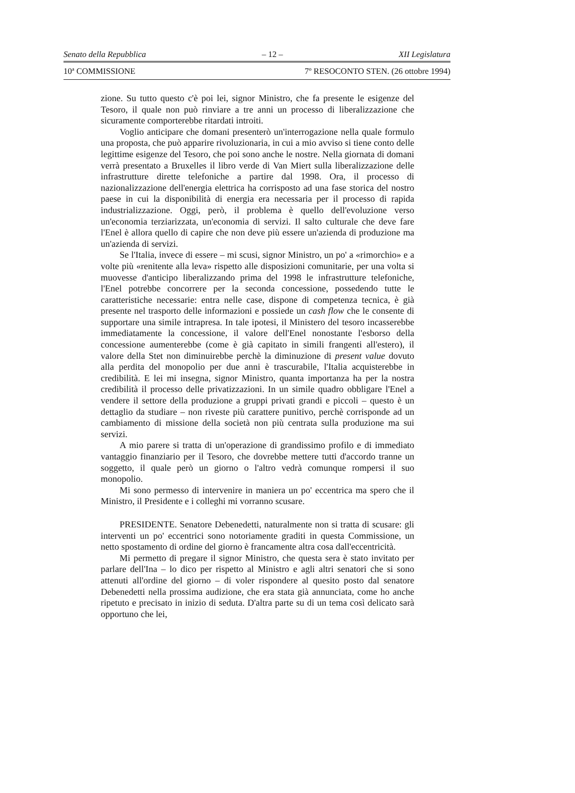Senato della Repubblica – 12 – XII Legislatura
10ª COMMISSIONE 7º RESOCONTO STEN. (26 ottobre 1994)
zione. Su tutto questo c'è poi lei, signor Ministro, che fa presente le esigenze del Tesoro, il quale non può rinviare a tre anni un processo di liberalizzazione che sicuramente comporterebbe ritardati introiti.
Voglio anticipare che domani presenterò un'interrogazione nella quale formulo una proposta, che può apparire rivoluzionaria, in cui a mio avviso si tiene conto delle legittime esigenze del Tesoro, che poi sono anche le nostre. Nella giornata di domani verrà presentato a Bruxelles il libro verde di Van Miert sulla liberalizzazione delle infrastrutture dirette telefoniche a partire dal 1998. Ora, il processo di nazionalizzazione dell'energia elettrica ha corrisposto ad una fase storica del nostro paese in cui la disponibilità di energia era necessaria per il processo di rapida industrializzazione. Oggi, però, il problema è quello dell'evoluzione verso un'economia terziarizzata, un'economia di servizi. Il salto culturale che deve fare l'Enel è allora quello di capire che non deve più essere un'azienda di produzione ma un'azienda di servizi.
Se l'Italia, invece di essere – mi scusi, signor Ministro, un po' a «rimorchio» e a volte più «renitente alla leva» rispetto alle disposizioni comunitarie, per una volta si muovesse d'anticipo liberalizzando prima del 1998 le infrastrutture telefoniche, l'Enel potrebbe concorrere per la seconda concessione, possedendo tutte le caratteristiche necessarie: entra nelle case, dispone di competenza tecnica, è già presente nel trasporto delle informazioni e possiede un cash flow che le consente di supportare una simile intrapresa. In tale ipotesi, il Ministero del tesoro incasserebbe immediatamente la concessione, il valore dell'Enel nonostante l'esborso della concessione aumenterebbe (come è già capitato in simili frangenti all'estero), il valore della Stet non diminuirebbe perchè la diminuzione di present value dovuto alla perdita del monopolio per due anni è trascurabile, l'Italia acquisterebbe in credibilità. E lei mi insegna, signor Ministro, quanta importanza ha per la nostra credibilità il processo delle privatizzazioni. In un simile quadro obbligare l'Enel a vendere il settore della produzione a gruppi privati grandi e piccoli – questo è un dettaglio da studiare – non riveste più carattere punitivo, perchè corrisponde ad un cambiamento di missione della società non più centrata sulla produzione ma sui servizi.
A mio parere si tratta di un'operazione di grandissimo profilo e di immediato vantaggio finanziario per il Tesoro, che dovrebbe mettere tutti d'accordo tranne un soggetto, il quale però un giorno o l'altro vedrà comunque rompersi il suo monopolio.
Mi sono permesso di intervenire in maniera un po' eccentrica ma spero che il Ministro, il Presidente e i colleghi mi vorranno scusare.
PRESIDENTE. Senatore Debenedetti, naturalmente non si tratta di scusare: gli interventi un po' eccentrici sono notoriamente graditi in questa Commissione, un netto spostamento di ordine del giorno è francamente altra cosa dall'eccentricità.
Mi permetto di pregare il signor Ministro, che questa sera è stato invitato per parlare dell'Ina – lo dico per rispetto al Ministro e agli altri senatori che si sono attenuti all'ordine del giorno – di voler rispondere al quesito posto dal senatore Debenedetti nella prossima audizione, che era stata già annunciata, come ho anche ripetuto e precisato in inizio di seduta. D'altra parte su di un tema così delicato sarà opportuno che lei,